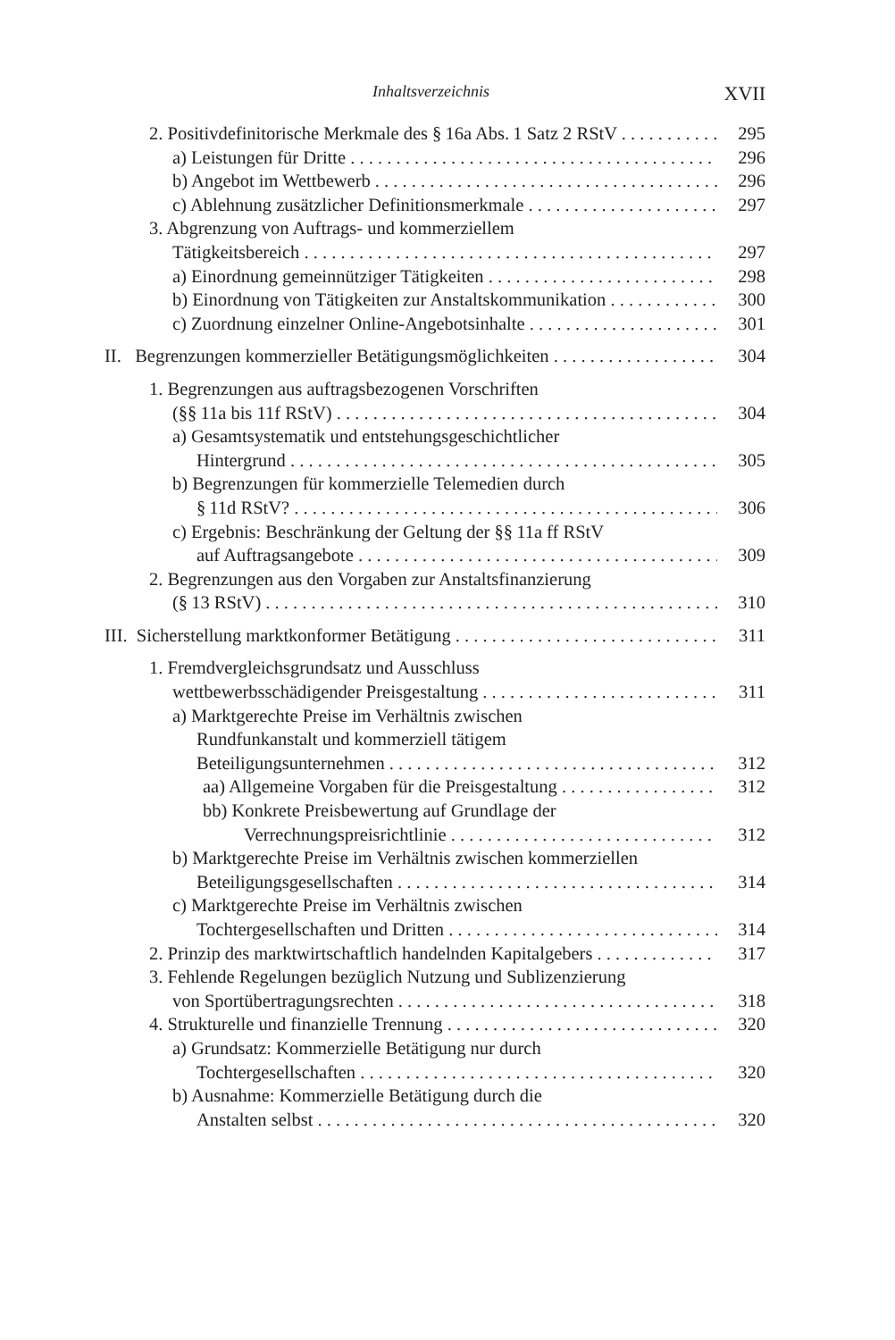Inhaltsverzeichnis XVII
2. Positivdefinitorische Merkmale des § 16a Abs. 1 Satz 2 RStV 295
a) Leistungen für Dritte 296
b) Angebot im Wettbewerb 296
c) Ablehnung zusätzlicher Definitionsmerkmale 297
3. Abgrenzung von Auftrags- und kommerziellem
Tätigkeitsbereich 297
a) Einordnung gemeinnütziger Tätigkeiten 298
b) Einordnung von Tätigkeiten zur Anstaltskommunikation 300
c) Zuordnung einzelner Online-Angebotsinhalte 301
II. Begrenzungen kommerzieller Betätigungsmöglichkeiten 304
1. Begrenzungen aus auftragsbezogenen Vorschriften
(§§ 11a bis 11f RStV) 304
a) Gesamtsystematik und entstehungsgeschichtlicher
Hintergrund 305
b) Begrenzungen für kommerzielle Telemedien durch
§ 11d RStV? 306
c) Ergebnis: Beschränkung der Geltung der §§ 11a ff RStV
auf Auftragsangebote 309
2. Begrenzungen aus den Vorgaben zur Anstaltsfinanzierung
(§ 13 RStV) 310
III. Sicherstellung marktkonformer Betätigung 311
1. Fremdvergleichsgrundsatz und Ausschluss
wettbewerbsschädigender Preisgestaltung 311
a) Marktgerechte Preise im Verhältnis zwischen
Rundfunkanstalt und kommerziell tätigem
Beteiligungsunternehmen 312
aa) Allgemeine Vorgaben für die Preisgestaltung 312
bb) Konkrete Preisbewertung auf Grundlage der
Verrechnungspreisrichtlinie 312
b) Marktgerechte Preise im Verhältnis zwischen kommerziellen
Beteiligungsgesellschaften 314
c) Marktgerechte Preise im Verhältnis zwischen
Tochtergesellschaften und Dritten 314
2. Prinzip des marktwirtschaftlich handelnden Kapitalgebers 317
3. Fehlende Regelungen bezüglich Nutzung und Sublizenzierung
von Sportübertragungsrechten 318
4. Strukturelle und finanzielle Trennung 320
a) Grundsatz: Kommerzielle Betätigung nur durch
Tochtergesellschaften 320
b) Ausnahme: Kommerzielle Betätigung durch die
Anstalten selbst 320